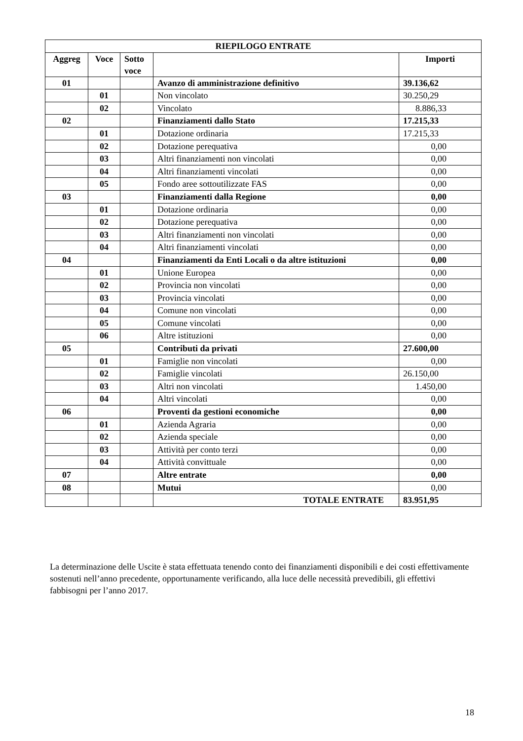| RIEPILOGO ENTRATE | | | | |
| --- | --- | --- | --- | --- |
| Aggreg | Voce | Sotto voce | | Importi |
| 01 | | | Avanzo di amministrazione definitivo | 39.136,62 |
| | 01 | | Non vincolato | 30.250,29 |
| | 02 | | Vincolato | 8.886,33 |
| 02 | | | Finanziamenti dallo Stato | 17.215,33 |
| | 01 | | Dotazione ordinaria | 17.215,33 |
| | 02 | | Dotazione perequativa | 0,00 |
| | 03 | | Altri finanziamenti non vincolati | 0,00 |
| | 04 | | Altri finanziamenti vincolati | 0,00 |
| | 05 | | Fondo aree sottoutilizzate FAS | 0,00 |
| 03 | | | Finanziamenti dalla Regione | 0,00 |
| | 01 | | Dotazione ordinaria | 0,00 |
| | 02 | | Dotazione perequativa | 0,00 |
| | 03 | | Altri finanziamenti non vincolati | 0,00 |
| | 04 | | Altri finanziamenti vincolati | 0,00 |
| 04 | | | Finanziamenti da Enti Locali o da altre istituzioni | 0,00 |
| | 01 | | Unione Europea | 0,00 |
| | 02 | | Provincia non vincolati | 0,00 |
| | 03 | | Provincia vincolati | 0,00 |
| | 04 | | Comune non vincolati | 0,00 |
| | 05 | | Comune vincolati | 0,00 |
| | 06 | | Altre istituzioni | 0,00 |
| 05 | | | Contributi da privati | 27.600,00 |
| | 01 | | Famiglie non vincolati | 0,00 |
| | 02 | | Famiglie vincolati | 26.150,00 |
| | 03 | | Altri non vincolati | 1.450,00 |
| | 04 | | Altri vincolati | 0,00 |
| 06 | | | Proventi da gestioni economiche | 0,00 |
| | 01 | | Azienda Agraria | 0,00 |
| | 02 | | Azienda speciale | 0,00 |
| | 03 | | Attività per conto terzi | 0,00 |
| | 04 | | Attività convittuale | 0,00 |
| 07 | | | Altre entrate | 0,00 |
| 08 | | | Mutui | 0,00 |
| | | | TOTALE ENTRATE | 83.951,95 |
La determinazione delle Uscite è stata effettuata tenendo conto dei finanziamenti disponibili e dei costi effettivamente sostenuti nell’anno precedente, opportunamente verificando, alla luce delle necessità prevedibili, gli effettivi fabbisogni per l’anno 2017.
18